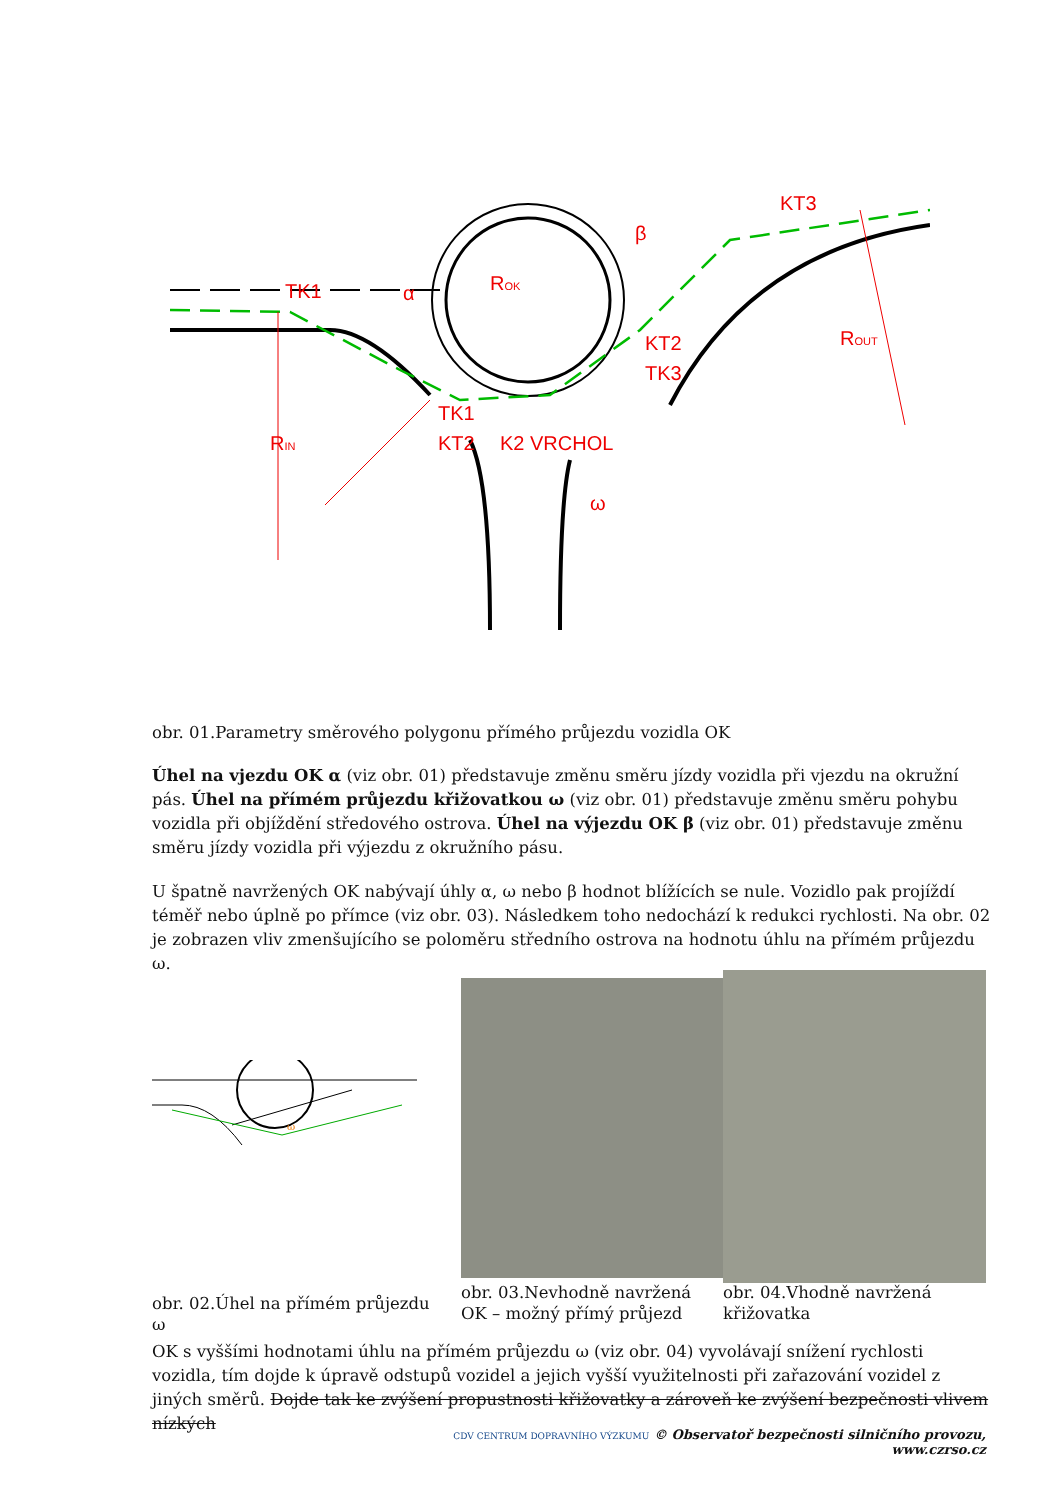TK1
α
β
KT3
K2 VRCHOL
TK1
KT2
KT2
TK3
ω
ROK
ROUT
RIN
obr. 01.Parametry směrového polygonu přímého průjezdu vozidla OK
Úhel na vjezdu OK α (viz obr. 01) představuje změnu směru jízdy vozidla při vjezdu na okružní pás. Úhel na přímém průjezdu křižovatkou ω (viz obr. 01) představuje změnu směru pohybu vozidla při objíždění středového ostrova. Úhel na výjezdu OK β (viz obr. 01) představuje změnu směru jízdy vozidla při výjezdu z okružního pásu.
U špatně navržených OK nabývají úhly α, ω nebo β hodnot blížících se nule. Vozidlo pak projíždí téměř nebo úplně po přímce (viz obr. 03). Následkem toho nedochází k redukci rychlosti. Na obr. 02 je zobrazen vliv zmenšujícího se poloměru středního ostrova na hodnotu úhlu na přímém průjezdu ω.
ω
obr. 02.Úhel na přímém průjezdu ω
obr. 03.Nevhodně navržená OK – možný přímý průjezd
obr. 04.Vhodně navržená křižovatka
OK s vyššími hodnotami úhlu na přímém průjezdu ω (viz obr. 04) vyvolávají snížení rychlosti vozidla, tím dojde k úpravě odstupů vozidel a jejich vyšší využitelnosti při zařazování vozidel z jiných směrů. Dojde tak ke zvýšení propustnosti křižovatky a zároveň ke zvýšení bezpečnosti vlivem nízkých
CDV CENTRUM DOPRAVNÍHO VÝZKUMU © Observatoř bezpečnosti silničního provozu, www.czrso.cz